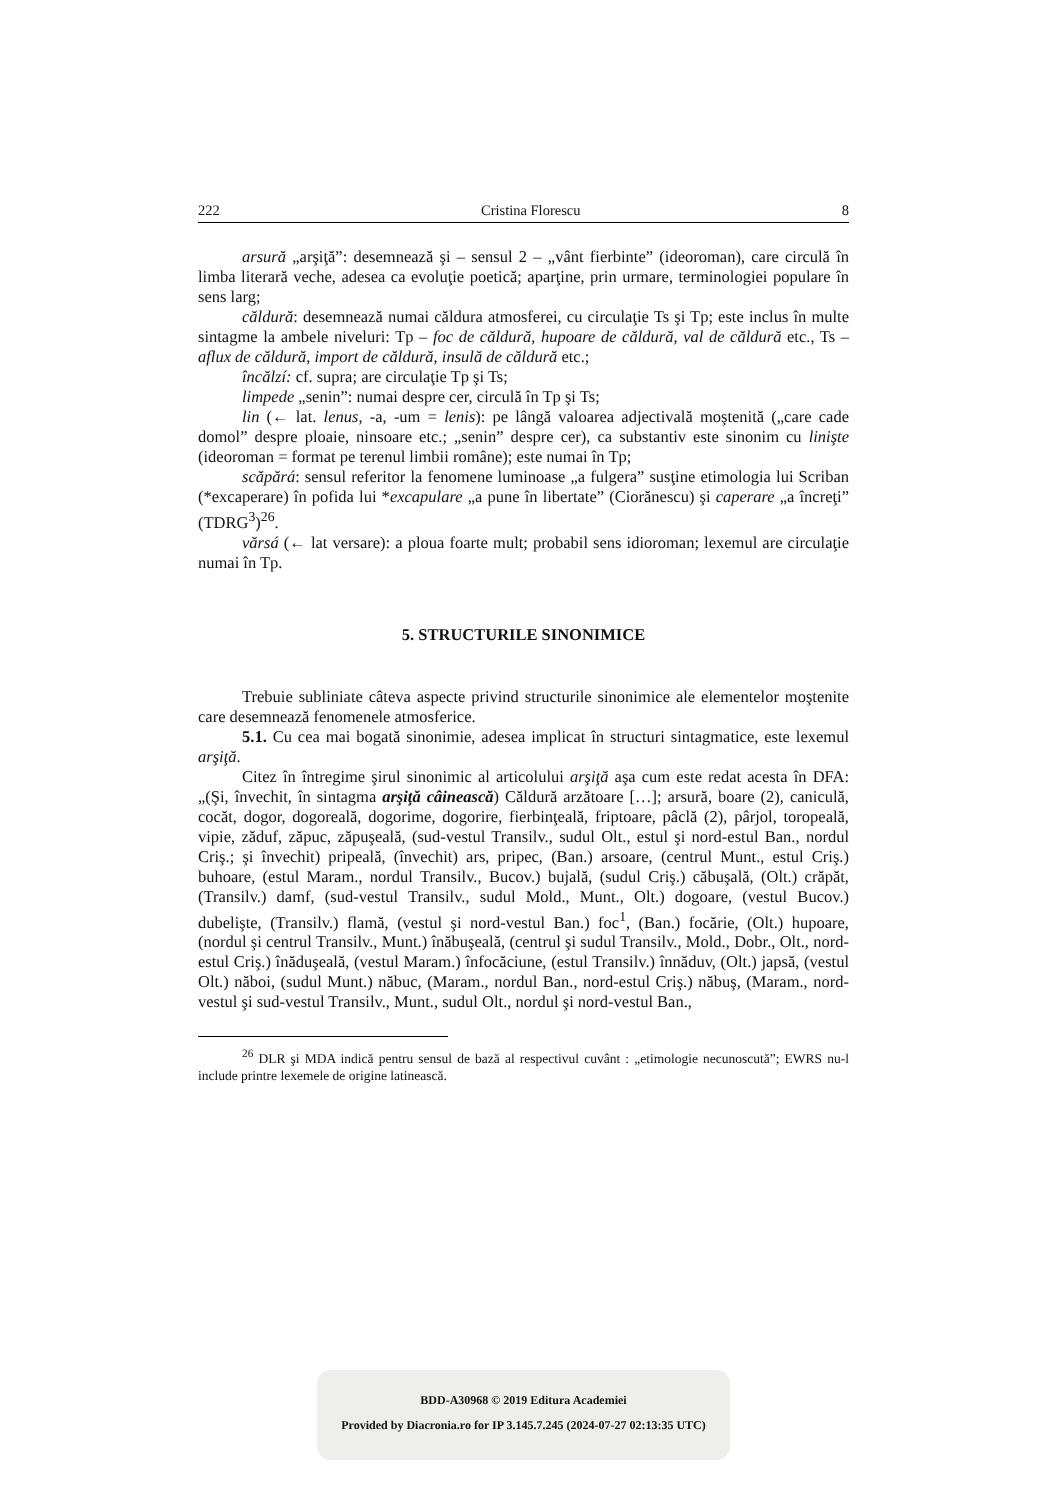222 Cristina Florescu 8
arsură „arşiţă”: desemnează şi – sensul 2 – „vânt fierbinte” (ideoroman), care circulă în limba literară veche, adesea ca evoluţie poetică; aparţine, prin urmare, terminologiei populare în sens larg;
căldură: desemnează numai căldura atmosferei, cu circulaţie Ts şi Tp; este inclus în multe sintagme la ambele niveluri: Tp – foc de căldură, hupoare de căldură, val de căldură etc., Ts – aflux de căldură, import de căldură, insulă de căldură etc.;
încălzí: cf. supra; are circulaţie Tp şi Ts;
limpede „senin”: numai despre cer, circulă în Tp şi Ts;
lin (← lat. lenus, -a, -um = lenis): pe lângă valoarea adjectivală moştenită („care cade domol” despre ploaie, ninsoare etc.; „senin” despre cer), ca substantiv este sinonim cu linişte (ideoroman = format pe terenul limbii române); este numai în Tp;
scăpărá: sensul referitor la fenomene luminoase „a fulgera” susţine etimologia lui Scriban (*excaperare) în pofida lui *excapulare „a pune în libertate” (Ciorănescu) şi caperare „a încreţi” (TDRG<sup>3</sup>)<sup>26</sup>.
vărsá (← lat versare): a ploua foarte mult; probabil sens idioroman; lexemul are circulaţie numai în Tp.
5. STRUCTURILE SINONIMICE
Trebuie subliniate câteva aspecte privind structurile sinonimice ale elementelor moştenite care desemnează fenomenele atmosferice.
5.1. Cu cea mai bogată sinonimie, adesea implicat în structuri sintagmatice, este lexemul arşiţă.
Citez în întregime şirul sinonimic al articolului arşiţă aşa cum este redat acesta în DFA: „(Şi, învechit, în sintagma arşiţă câinească) Căldură arzătoare […]; arsură, boare (2), caniculă, cocăt, dogor, dogoreală, dogorime, dogorire, fierbinţeală, friptoare, pâclă (2), pârjol, toropeală, vipie, zăduf, zăpuc, zăpuşeală, (sud-vestul Transilv., sudul Olt., estul şi nord-estul Ban., nordul Criş.; şi învechit) pripeală, (învechit) ars, pripec, (Ban.) arsoare, (centrul Munt., estul Criş.) buhoare, (estul Maram., nordul Transilv., Bucov.) bujală, (sudul Criş.) căbuşală, (Olt.) crăpăt, (Transilv.) damf, (sud-vestul Transilv., sudul Mold., Munt., Olt.) dogoare, (vestul Bucov.) dubelişte, (Transilv.) flamă, (vestul şi nord-vestul Ban.) foc<sup>1</sup>, (Ban.) focărie, (Olt.) hupoare, (nordul şi centrul Transilv., Munt.) înăbuşeală, (centrul şi sudul Transilv., Mold., Dobr., Olt., nord-estul Criş.) înăduşeală, (vestul Maram.) înfocăciune, (estul Transilv.) înnăduv, (Olt.) japsă, (vestul Olt.) năboi, (sudul Munt.) năbuc, (Maram., nordul Ban., nord-estul Criş.) năbuş, (Maram., nord-vestul şi sud-vestul Transilv., Munt., sudul Olt., nordul şi nord-vestul Ban.,
<sup>26</sup> DLR şi MDA indică pentru sensul de bază al respectivul cuvânt : „etimologie necunoscută”; EWRS nu-l include printre lexemele de origine latinească.
BDD-A30968 © 2019 Editura Academiei
Provided by Diacronia.ro for IP 3.145.7.245 (2024-07-27 02:13:35 UTC)